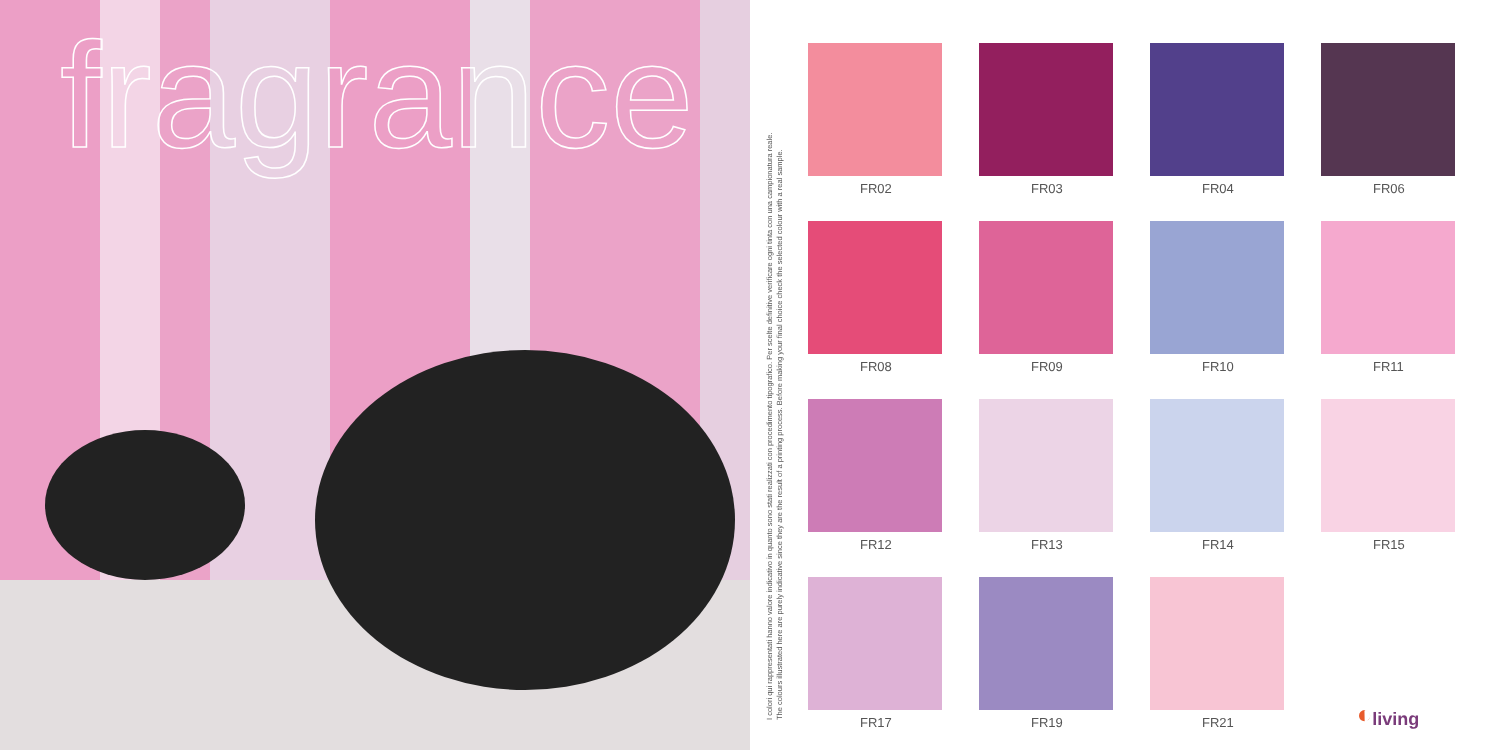fragrance
I colori qui rappresentati hanno valore indicativo in quanto sono stati realizzati con procedimento tipografico. Per scelte definitive verificare ogni tinta con una campionatura reale.
The colours illustrated here are purely indicative since they are the result of a printing process. Before making your final choice check the selected colour with a real sample.
FR02
FR03
FR04
FR06
FR08
FR09
FR10
FR11
FR12
FR13
FR14
FR15
FR17
FR19
FR21
◐ living